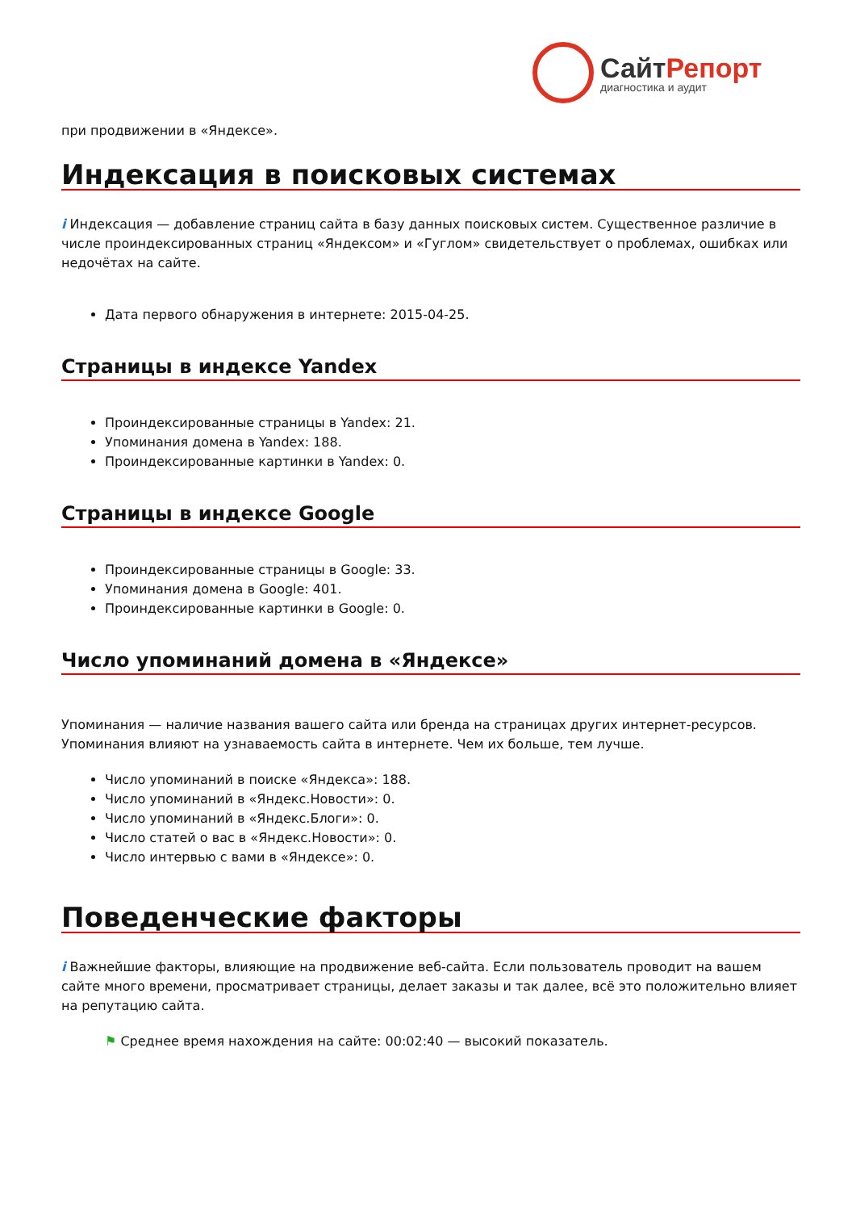СайтРепорт
диагностика и аудит
при продвижении в «Яндексе».
Индексация в поисковых системах
i Индексация — добавление страниц сайта в базу данных поисковых систем. Существенное различие в числе проиндексированных страниц «Яндексом» и «Гуглом» свидетельствует о проблемах, ошибках или недочётах на сайте.
Дата первого обнаружения в интернете: 2015-04-25.
Страницы в индексе Yandex
Проиндексированные страницы в Yandex: 21.
Упоминания домена в Yandex: 188.
Проиндексированные картинки в Yandex: 0.
Страницы в индексе Google
Проиндексированные страницы в Google: 33.
Упоминания домена в Google: 401.
Проиндексированные картинки в Google: 0.
Число упоминаний домена в «Яндексе»
Упоминания — наличие названия вашего сайта или бренда на страницах других интернет-ресурсов. Упоминания влияют на узнаваемость сайта в интернете. Чем их больше, тем лучше.
Число упоминаний в поиске «Яндекса»: 188.
Число упоминаний в «Яндекс.Новости»: 0.
Число упоминаний в «Яндекс.Блоги»: 0.
Число статей о вас в «Яндекс.Новости»: 0.
Число интервью с вами в «Яндексе»: 0.
Поведенческие факторы
i Важнейшие факторы, влияющие на продвижение веб-сайта. Если пользователь проводит на вашем сайте много времени, просматривает страницы, делает заказы и так далее, всё это положительно влияет на репутацию сайта.
⚑ Среднее время нахождения на сайте: 00:02:40 — высокий показатель.